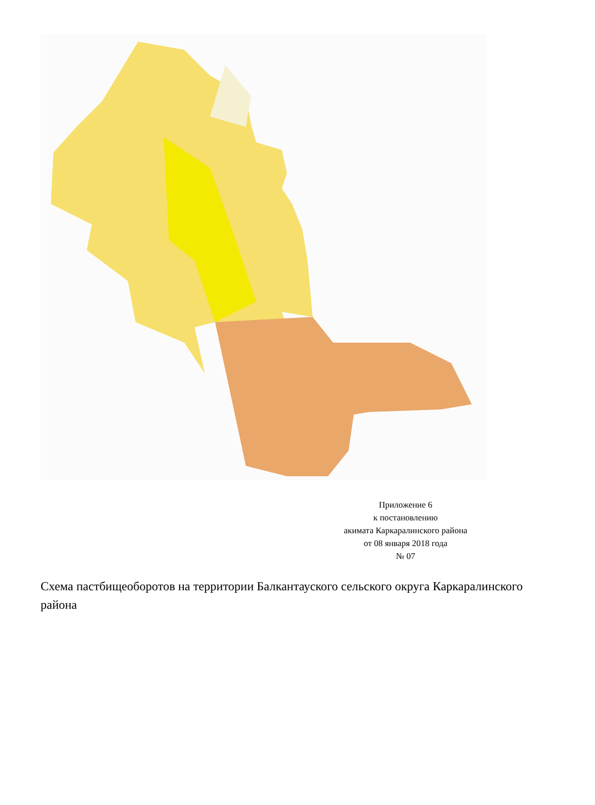Приложение 6
к постановлению
акимата Каркаралинского района
от 08 января 2018 года
№ 07
Схема пастбищеоборотов на территории Балкантауского сельского округа Каркаралинского района